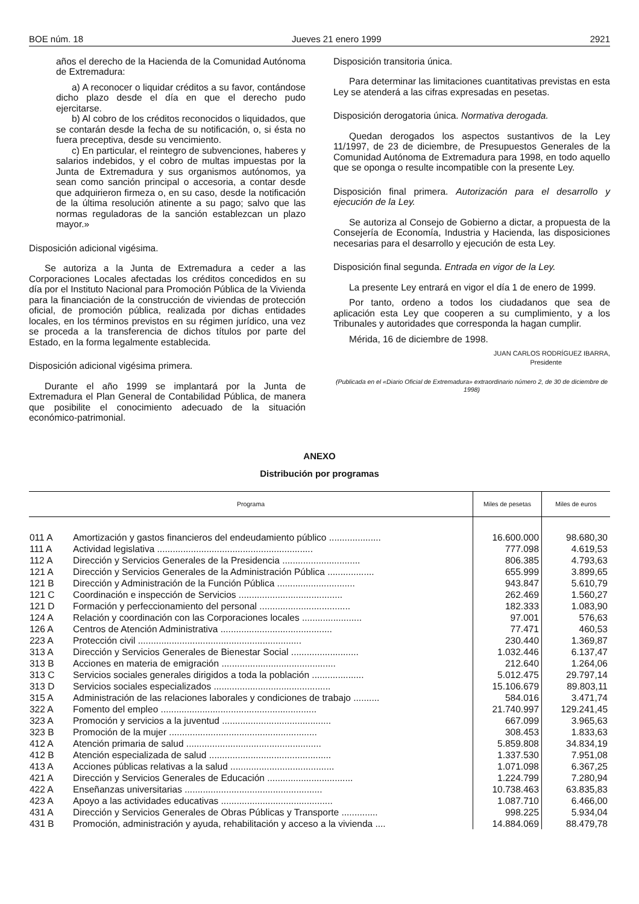BOE núm. 18 Jueves 21 enero 1999 2921
años el derecho de la Hacienda de la Comunidad Autónoma de Extremadura:
a) A reconocer o liquidar créditos a su favor, contándose dicho plazo desde el día en que el derecho pudo ejercitarse.
b) Al cobro de los créditos reconocidos o liquidados, que se contarán desde la fecha de su notificación, o, si ésta no fuera preceptiva, desde su vencimiento.
c) En particular, el reintegro de subvenciones, haberes y salarios indebidos, y el cobro de multas impuestas por la Junta de Extremadura y sus organismos autónomos, ya sean como sanción principal o accesoria, a contar desde que adquirieron firmeza o, en su caso, desde la notificación de la última resolución atinente a su pago; salvo que las normas reguladoras de la sanción establezcan un plazo mayor.»
Disposición adicional vigésima.
Se autoriza a la Junta de Extremadura a ceder a las Corporaciones Locales afectadas los créditos concedidos en su día por el Instituto Nacional para Promoción Pública de la Vivienda para la financiación de la construcción de viviendas de protección oficial, de promoción pública, realizada por dichas entidades locales, en los términos previstos en su régimen jurídico, una vez se proceda a la transferencia de dichos títulos por parte del Estado, en la forma legalmente establecida.
Disposición adicional vigésima primera.
Durante el año 1999 se implantará por la Junta de Extremadura el Plan General de Contabilidad Pública, de manera que posibilite el conocimiento adecuado de la situación económico-patrimonial.
Disposición transitoria única.
Para determinar las limitaciones cuantitativas previstas en esta Ley se atenderá a las cifras expresadas en pesetas.
Disposición derogatoria única. Normativa derogada.
Quedan derogados los aspectos sustantivos de la Ley 11/1997, de 23 de diciembre, de Presupuestos Generales de la Comunidad Autónoma de Extremadura para 1998, en todo aquello que se oponga o resulte incompatible con la presente Ley.
Disposición final primera. Autorización para el desarrollo y ejecución de la Ley.
Se autoriza al Consejo de Gobierno a dictar, a propuesta de la Consejería de Economía, Industria y Hacienda, las disposiciones necesarias para el desarrollo y ejecución de esta Ley.
Disposición final segunda. Entrada en vigor de la Ley.
La presente Ley entrará en vigor el día 1 de enero de 1999.
Por tanto, ordeno a todos los ciudadanos que sea de aplicación esta Ley que cooperen a su cumplimiento, y a los Tribunales y autoridades que corresponda la hagan cumplir.
Mérida, 16 de diciembre de 1998.
JUAN CARLOS RODRÍGUEZ IBARRA,
Presidente
(Publicada en el «Diario Oficial de Extremadura» extraordinario número 2, de 30 de diciembre de 1998)
ANEXO
Distribución por programas
| Programa | | Miles de pesetas | Miles de euros |
| --- | --- | --- | --- |
| 011 A | Amortización y gastos financieros del endeudamiento público .................... | 16.600.000 | 98.680,30 |
| 111 A | Actividad legislativa ............................................................ | 777.098 | 4.619,53 |
| 112 A | Dirección y Servicios Generales de la Presidencia .............................. | 806.385 | 4.793,63 |
| 121 A | Dirección y Servicios Generales de la Administración Pública .................. | 655.999 | 3.899,65 |
| 121 B | Dirección y Administración de la Función Pública .............................. | 943.847 | 5.610,79 |
| 121 C | Coordinación e inspección de Servicios ........................................ | 262.469 | 1.560,27 |
| 121 D | Formación y perfeccionamiento del personal ................................... | 182.333 | 1.083,90 |
| 124 A | Relación y coordinación con las Corporaciones locales ....................... | 97.001 | 576,63 |
| 126 A | Centros de Atención Administrativa ........................................... | 77.471 | 460,53 |
| 223 A | Protección civil ............................................................... | 230.440 | 1.369,87 |
| 313 A | Dirección y Servicios Generales de Bienestar Social .......................... | 1.032.446 | 6.137,47 |
| 313 B | Acciones en materia de emigración ............................................ | 212.640 | 1.264,06 |
| 313 C | Servicios sociales generales dirigidos a toda la población .................... | 5.012.475 | 29.797,14 |
| 313 D | Servicios sociales especializados ............................................. | 15.106.679 | 89.803,11 |
| 315 A | Administración de las relaciones laborales y condiciones de trabajo .......... | 584.016 | 3.471,74 |
| 322 A | Fomento del empleo ............................................................ | 21.740.997 | 129.241,45 |
| 323 A | Promoción y servicios a la juventud .......................................... | 667.099 | 3.965,63 |
| 323 B | Promoción de la mujer ......................................................... | 308.453 | 1.833,63 |
| 412 A | Atención primaria de salud .................................................... | 5.859.808 | 34.834,19 |
| 412 B | Atención especializada de salud ............................................... | 1.337.530 | 7.951,08 |
| 413 A | Acciones públicas relativas a la salud ........................................ | 1.071.098 | 6.367,25 |
| 421 A | Dirección y Servicios Generales de Educación ................................. | 1.224.799 | 7.280,94 |
| 422 A | Enseñanzas universitarias ..................................................... | 10.738.463 | 63.835,83 |
| 423 A | Apoyo a las actividades educativas ........................................... | 1.087.710 | 6.466,00 |
| 431 A | Dirección y Servicios Generales de Obras Públicas y Transporte .............. | 998.225 | 5.934,04 |
| 431 B | Promoción, administración y ayuda, rehabilitación y acceso a la vivienda .... | 14.884.069 | 88.479,78 |